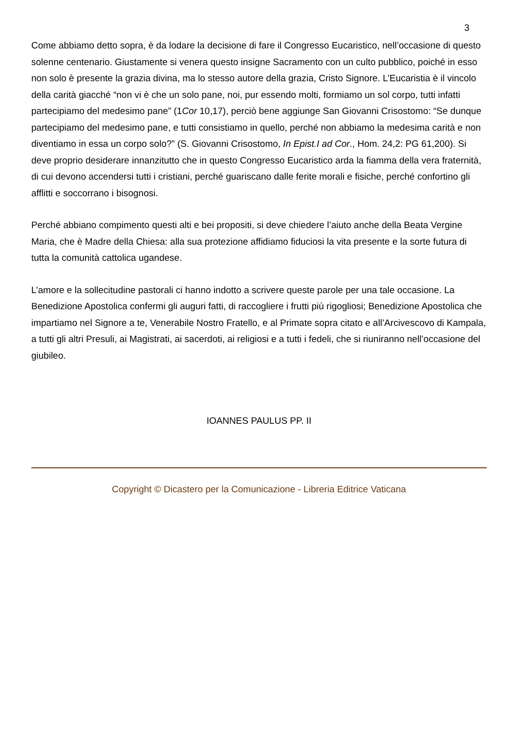3
Come abbiamo detto sopra, è da lodare la decisione di fare il Congresso Eucaristico, nell’occasione di questo solenne centenario. Giustamente si venera questo insigne Sacramento con un culto pubblico, poiché in esso non solo è presente la grazia divina, ma lo stesso autore della grazia, Cristo Signore. L’Eucaristia è il vincolo della carità giacché “non vi è che un solo pane, noi, pur essendo molti, formiamo un sol corpo, tutti infatti partecipiamo del medesimo pane” (1Cor 10,17), perciò bene aggiunge San Giovanni Crisostomo: “Se dunque partecipiamo del medesimo pane, e tutti consistiamo in quello, perché non abbiamo la medesima carità e non diventiamo in essa un corpo solo?” (S. Giovanni Crisostomo, In Epist.I ad Cor., Hom. 24,2: PG 61,200). Si deve proprio desiderare innanzitutto che in questo Congresso Eucaristico arda la fiamma della vera fraternità, di cui devono accendersi tutti i cristiani, perché guariscano dalle ferite morali e fisiche, perché confortino gli afflitti e soccorrano i bisognosi.
Perché abbiano compimento questi alti e bei propositi, si deve chiedere l’aiuto anche della Beata Vergine Maria, che è Madre della Chiesa: alla sua protezione affidiamo fiduciosi la vita presente e la sorte futura di tutta la comunità cattolica ugandese.
L’amore e la sollecitudine pastorali ci hanno indotto a scrivere queste parole per una tale occasione. La Benedizione Apostolica confermi gli auguri fatti, di raccogliere i frutti più rigogliosi; Benedizione Apostolica che impartiamo nel Signore a te, Venerabile Nostro Fratello, e al Primate sopra citato e all’Arcivescovo di Kampala, a tutti gli altri Presuli, ai Magistrati, ai sacerdoti, ai religiosi e a tutti i fedeli, che si riuniranno nell’occasione del giubileo.
IOANNES PAULUS PP. II
Copyright © Dicastero per la Comunicazione - Libreria Editrice Vaticana